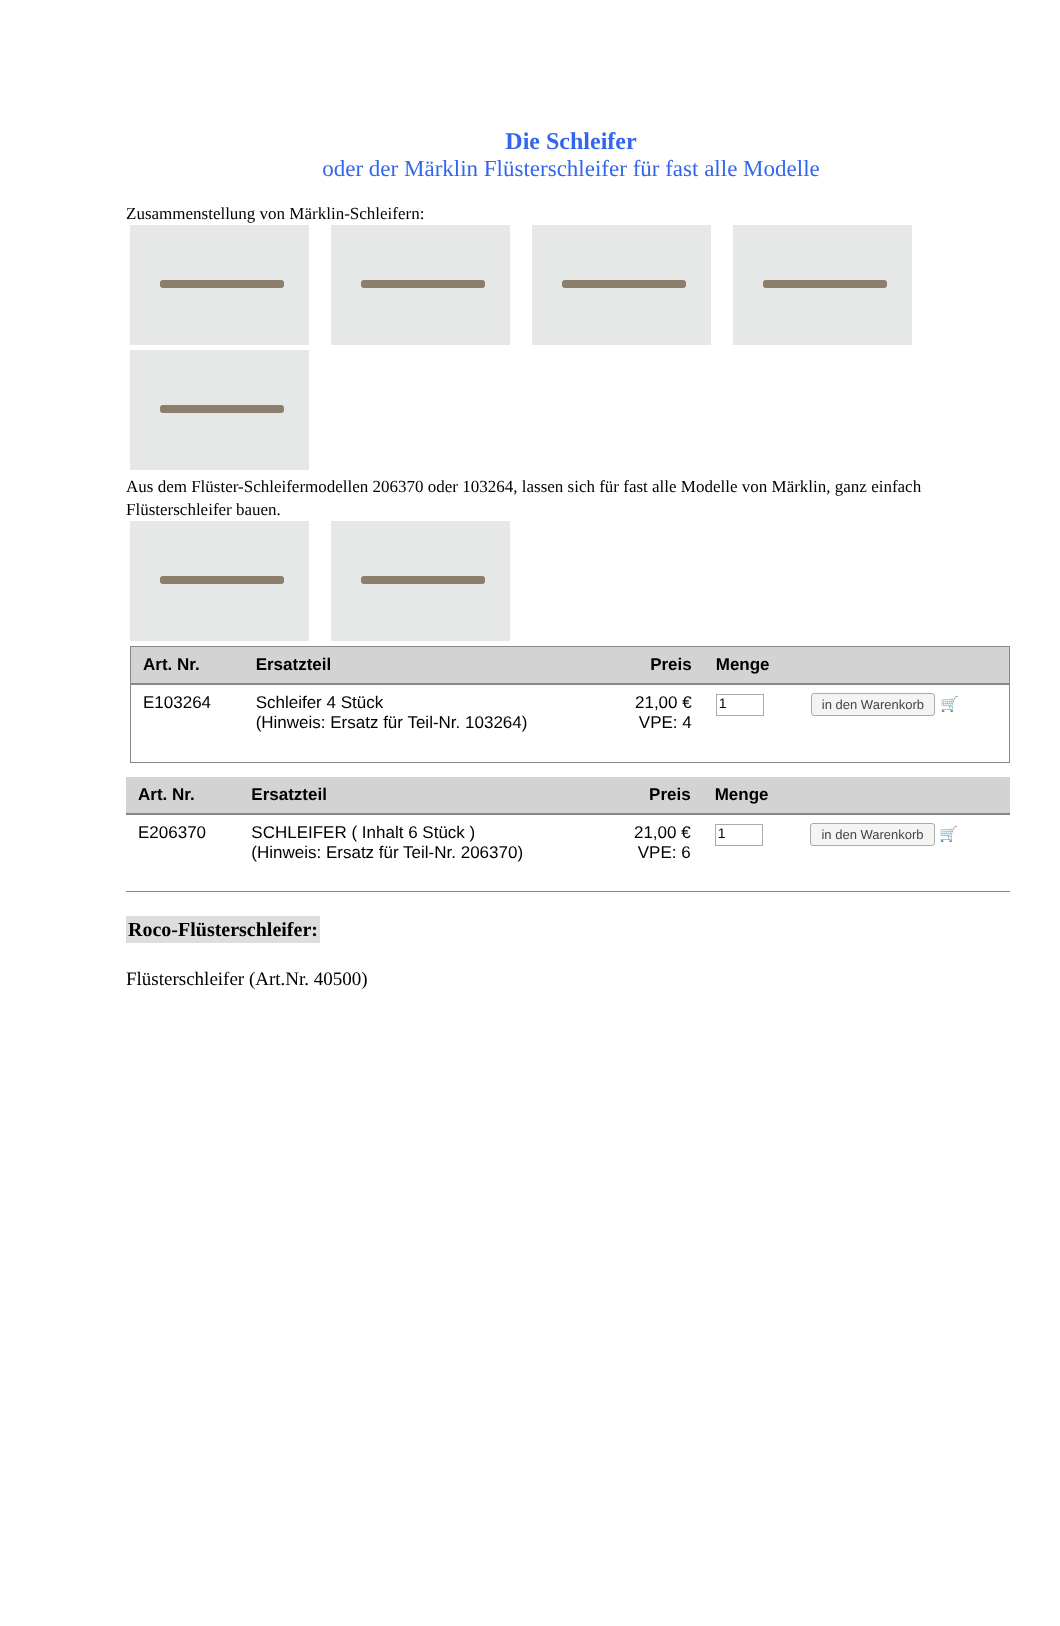Die Schleifer
oder der Märklin Flüsterschleifer für fast alle Modelle
Zusammenstellung von Märklin-Schleifern:
Aus dem Flüster-Schleifermodellen 206370 oder 103264, lassen sich für fast alle Modelle von Märklin, ganz einfach Flüsterschleifer bauen.
| Art. Nr. | Ersatzteil | Preis | Menge | |
| --- | --- | --- | --- | --- |
| E103264 | Schleifer 4 Stück (Hinweis: Ersatz für Teil-Nr. 103264) | 21,00 € VPE: 4 | 1 | in den Warenkorb 🛒 |
| Art. Nr. | Ersatzteil | Preis | Menge | |
| --- | --- | --- | --- | --- |
| E206370 | SCHLEIFER ( Inhalt 6 Stück ) (Hinweis: Ersatz für Teil-Nr. 206370) | 21,00 € VPE: 6 | 1 | in den Warenkorb 🛒 |
Roco-Flüsterschleifer:
Flüsterschleifer (Art.Nr. 40500)